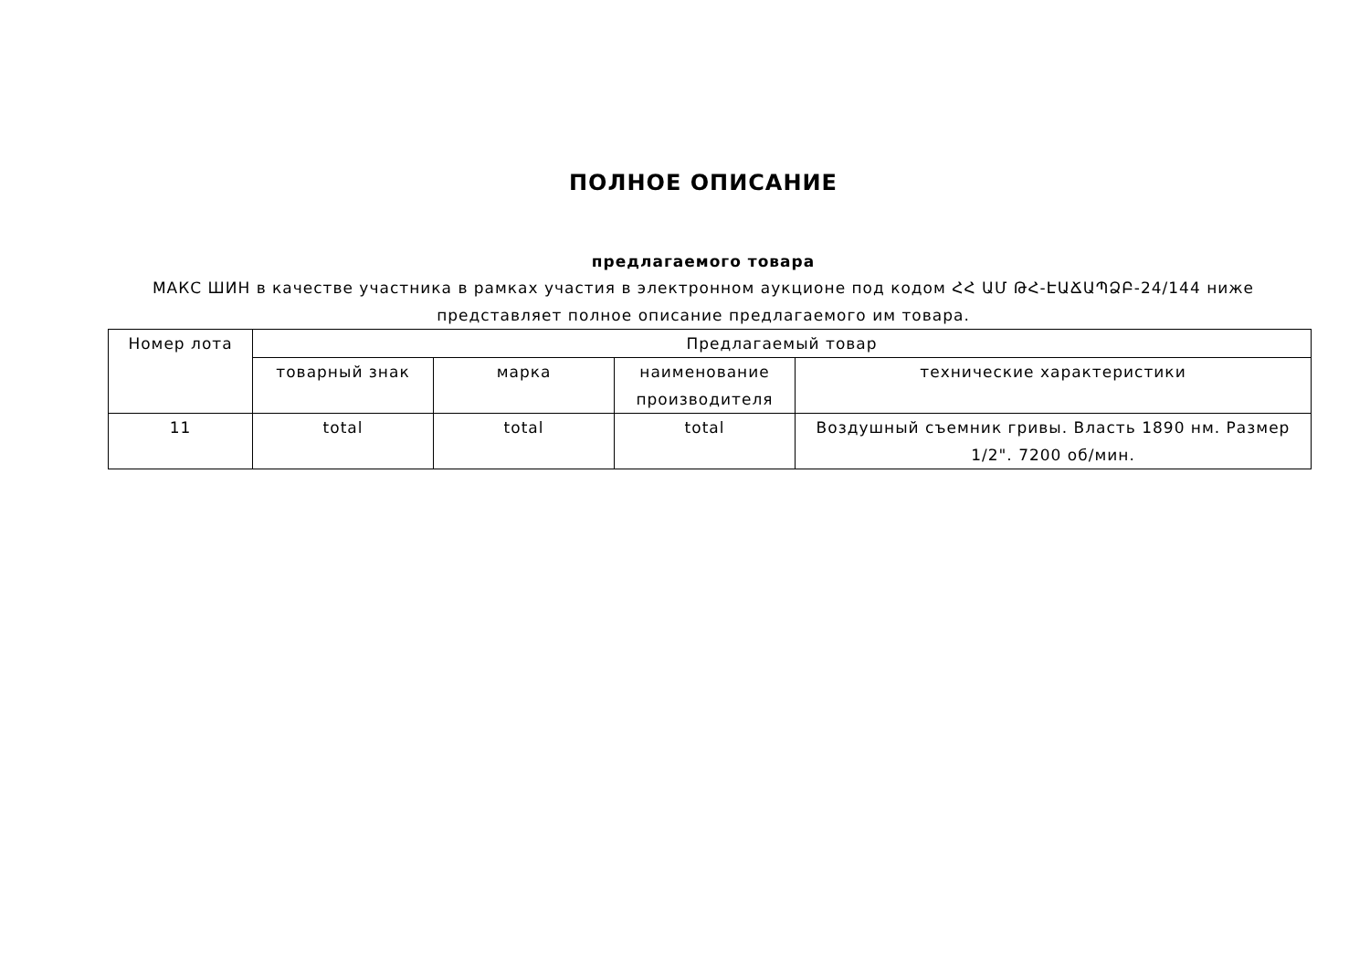ПОЛНОЕ ОПИСАНИЕ
предлагаемого товара
МАКС ШИН в качестве участника в рамках участия в электронном аукционе под кодом ՀՀ ԱՄ ԹՀ-ԷԱՃԱՊՁԲ-24/144 ниже представляет полное описание предлагаемого им товара.
| Номер лота | Предлагаемый товар | | | |
| --- | --- | --- | --- | --- |
| | товарный знак | марка | наименование производителя | технические характеристики |
| 11 | total | total | total | Воздушный съемник гривы. Власть 1890 нм. Размер 1/2". 7200 об/мин. |